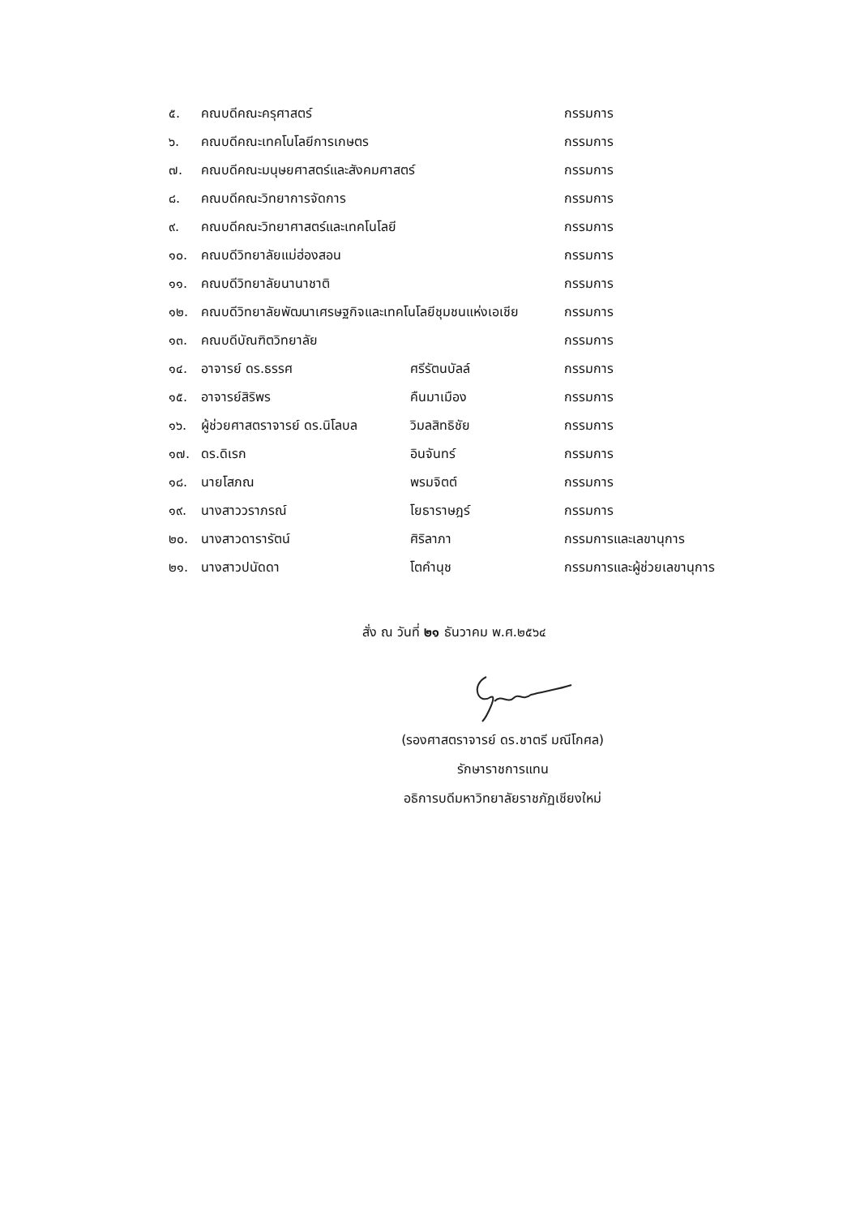| ๕. | คณบดีคณะครุศาสตร์ | | กรรมการ |
| ๖. | คณบดีคณะเทคโนโลยีการเกษตร | | กรรมการ |
| ๗. | คณบดีคณะมนุษยศาสตร์และสังคมศาสตร์ | | กรรมการ |
| ๘. | คณบดีคณะวิทยาการจัดการ | | กรรมการ |
| ๙. | คณบดีคณะวิทยาศาสตร์และเทคโนโลยี | | กรรมการ |
| ๑๐. | คณบดีวิทยาลัยแม่ฮ่องสอน | | กรรมการ |
| ๑๑. | คณบดีวิทยาลัยนานาชาติ | | กรรมการ |
| ๑๒. | คณบดีวิทยาลัยพัฒนาเศรษฐกิจและเทคโนโลยีชุมชนแห่งเอเชีย | | กรรมการ |
| ๑๓. | คณบดีบัณฑิตวิทยาลัย | | กรรมการ |
| ๑๔. | อาจารย์ ดร.ธรรศ | ศรีรัตนบัลล์ | กรรมการ |
| ๑๕. | อาจารย์สิริพร | คืนมาเมือง | กรรมการ |
| ๑๖. | ผู้ช่วยศาสตราจารย์ ดร.นิโลบล | วิมลสิทธิชัย | กรรมการ |
| ๑๗. | ดร.ดิเรก | อินจันทร์ | กรรมการ |
| ๑๘. | นายโสภณ | พรมจิตต์ | กรรมการ |
| ๑๙. | นางสาววราภรณ์ | โยธาราษฎร์ | กรรมการ |
| ๒๐. | นางสาวดารารัตน์ | ศิริลาภา | กรรมการและเลขานุการ |
| ๒๑. | นางสาวปนัดดา | โตคำนุช | กรรมการและผู้ช่วยเลขานุการ |
สั่ง ณ วันที่ ๒๑ ธันวาคม พ.ศ.๒๕๖๔
(รองศาสตราจารย์ ดร.ชาตรี มณีโกศล)
รักษาราชการแทน
อธิการบดีมหาวิทยาลัยราชภัฏเชียงใหม่